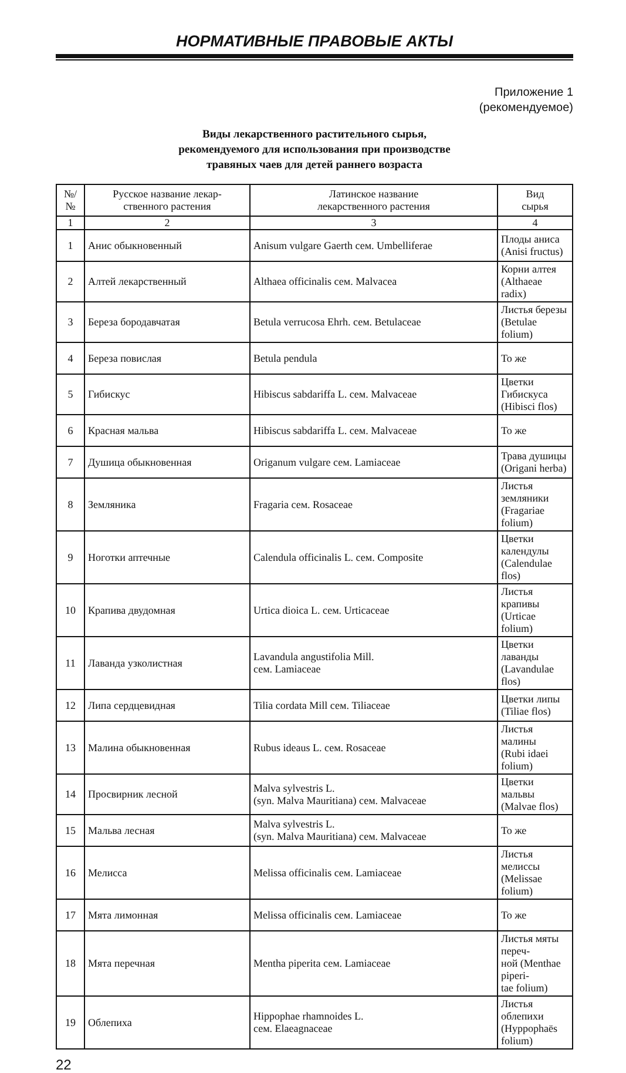НОРМАТИВНЫЕ ПРАВОВЫЕ АКТЫ
Приложение 1
(рекомендуемое)
Виды лекарственного растительного сырья,
рекомендуемого для использования при производстве
травяных чаев для детей раннего возраста
| №/№ | Русское название лекар- ственного растения | Латинское название лекарственного растения | Вид сырья |
| --- | --- | --- | --- |
| 1 | 2 | 3 | 4 |
| 1 | Анис обыкновенный | Anisum vulgare Gaerth сем. Umbelliferae | Плоды аниса (Anisi fructus) |
| 2 | Алтей лекарственный | Althaea officinalis сем. Malvacea | Корни алтея (Althaeae radix) |
| 3 | Береза бородавчатая | Betula verrucosa Ehrh. сем. Betulaceae | Листья березы (Betulae folium) |
| 4 | Береза повислая | Betula pendula | То же |
| 5 | Гибискус | Hibiscus sabdariffa L. сем. Malvaceae | Цветки Гибискуса (Hibisci flos) |
| 6 | Красная мальва | Hibiscus sabdariffa L. сем. Malvaceae | То же |
| 7 | Душица обыкновенная | Origanum vulgare сем. Lamiaceae | Трава душицы (Origani herba) |
| 8 | Земляника | Fragaria сем. Rosaceae | Листья земляники (Fragariae folium) |
| 9 | Ноготки аптечные | Calendula officinalis L. сем. Composite | Цветки календулы (Calendulae flos) |
| 10 | Крапива двудомная | Urtica dioica L. сем. Urticaceae | Листья крапивы (Urticae folium) |
| 11 | Лаванда узколистная | Lavandula angustifolia Mill. сем. Lamiaceae | Цветки лаванды (Lavandulae flos) |
| 12 | Липа сердцевидная | Tilia cordata Mill сем. Tiliaceae | Цветки липы (Tiliae flos) |
| 13 | Малина обыкновенная | Rubus ideaus L. сем. Rosaceae | Листья малины (Rubi idaei folium) |
| 14 | Просвирник лесной | Malva sylvestris L. (syn. Malva Mauritiana) сем. Malvaceae | Цветки мальвы (Malvae flos) |
| 15 | Мальва лесная | Malva sylvestris L. (syn. Malva Mauritiana) сем. Malvaceae | То же |
| 16 | Мелисса | Melissa officinalis сем. Lamiaceae | Листья мелиссы (Melissae folium) |
| 17 | Мята лимонная | Melissa officinalis сем. Lamiaceae | То же |
| 18 | Мята перечная | Mentha piperita сем. Lamiaceae | Листья мяты переч- ной (Menthae piperi- tae folium) |
| 19 | Облепиха | Hippophae rhamnoides L. сем. Elaeagnaceae | Листья облепихи (Hyppophaës folium) |
22